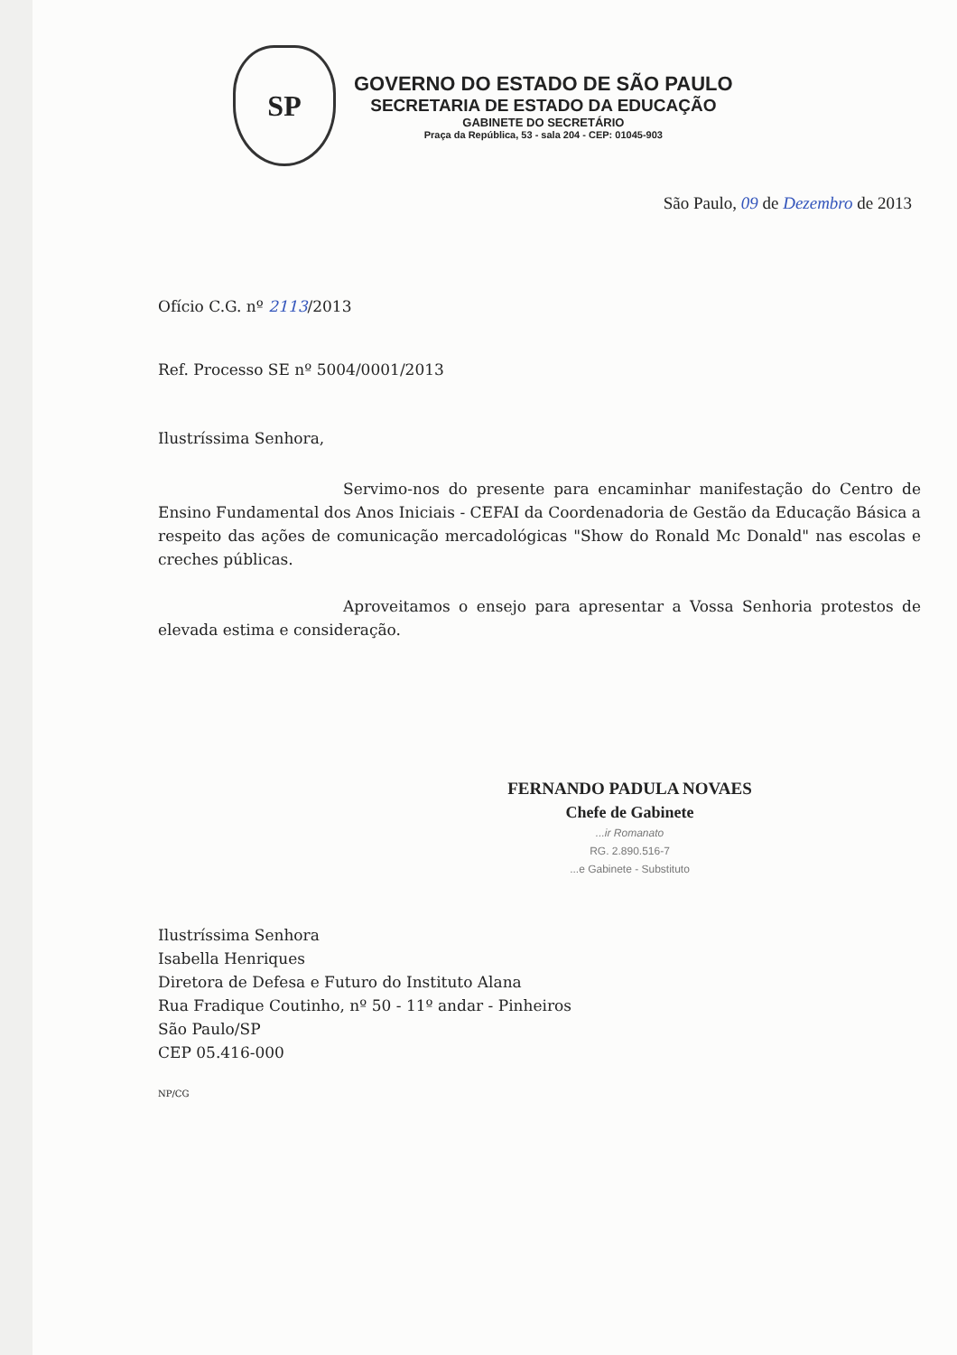SP
GOVERNO DO ESTADO DE SÃO PAULO
SECRETARIA DE ESTADO DA EDUCAÇÃO
GABINETE DO SECRETÁRIO
Praça da República, 53 - sala 204 - CEP: 01045-903
São Paulo, 09 de Dezembro de 2013
Ofício C.G. nº 2113/2013
Ref. Processo SE nº 5004/0001/2013
Ilustríssima Senhora,
Servimo-nos do presente para encaminhar manifestação do Centro de Ensino Fundamental dos Anos Iniciais - CEFAI da Coordenadoria de Gestão da Educação Básica a respeito das ações de comunicação mercadológicas "Show do Ronald Mc Donald" nas escolas e creches públicas.
Aproveitamos o ensejo para apresentar a Vossa Senhoria protestos de elevada estima e consideração.
FERNANDO PADULA NOVAES
Chefe de Gabinete
...ir Romanato
RG. 2.890.516-7
...e Gabinete - Substituto
Ilustríssima Senhora
Isabella Henriques
Diretora de Defesa e Futuro do Instituto Alana
Rua Fradique Coutinho, nº 50 - 11º andar - Pinheiros
São Paulo/SP
CEP 05.416-000
NP/CG